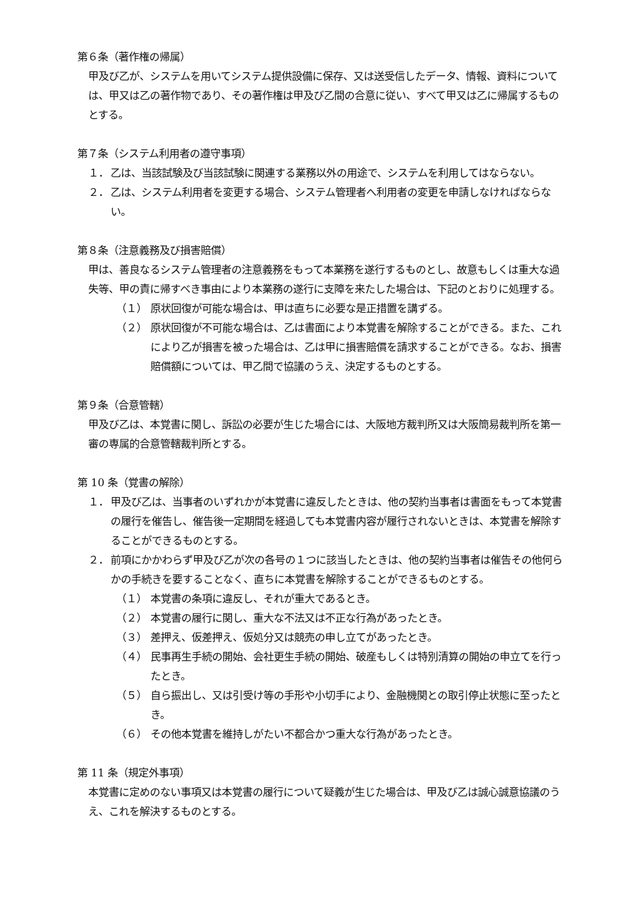第６条（著作権の帰属）
甲及び乙が、システムを用いてシステム提供設備に保存、又は送受信したデータ、情報、資料については、甲又は乙の著作物であり、その著作権は甲及び乙間の合意に従い、すべて甲又は乙に帰属するものとする。
第７条（システム利用者の遵守事項）
１． 乙は、当該試験及び当該試験に関連する業務以外の用途で、システムを利用してはならない。
２． 乙は、システム利用者を変更する場合、システム管理者へ利用者の変更を申請しなければならない。
第８条（注意義務及び損害賠償）
甲は、善良なるシステム管理者の注意義務をもって本業務を遂行するものとし、故意もしくは重大な過失等、甲の責に帰すべき事由により本業務の遂行に支障を来たした場合は、下記のとおりに処理する。
（１） 原状回復が可能な場合は、甲は直ちに必要な是正措置を講ずる。
（２） 原状回復が不可能な場合は、乙は書面により本覚書を解除することができる。また、これにより乙が損害を被った場合は、乙は甲に損害賠償を請求することができる。なお、損害賠償額については、甲乙間で協議のうえ、決定するものとする。
第９条（合意管轄）
甲及び乙は、本覚書に関し、訴訟の必要が生じた場合には、大阪地方裁判所又は大阪簡易裁判所を第一審の専属的合意管轄裁判所とする。
第 10 条（覚書の解除）
１． 甲及び乙は、当事者のいずれかが本覚書に違反したときは、他の契約当事者は書面をもって本覚書の履行を催告し、催告後一定期間を経過しても本覚書内容が履行されないときは、本覚書を解除することができるものとする。
２． 前項にかかわらず甲及び乙が次の各号の１つに該当したときは、他の契約当事者は催告その他何らかの手続きを要することなく、直ちに本覚書を解除することができるものとする。
（１） 本覚書の条項に違反し、それが重大であるとき。
（２） 本覚書の履行に関し、重大な不法又は不正な行為があったとき。
（３） 差押え、仮差押え、仮処分又は競売の申し立てがあったとき。
（４） 民事再生手続の開始、会社更生手続の開始、破産もしくは特別清算の開始の申立てを行ったとき。
（５） 自ら振出し、又は引受け等の手形や小切手により、金融機関との取引停止状態に至ったとき。
（６） その他本覚書を維持しがたい不都合かつ重大な行為があったとき。
第 11 条（規定外事項）
本覚書に定めのない事項又は本覚書の履行について疑義が生じた場合は、甲及び乙は誠心誠意協議のうえ、これを解決するものとする。